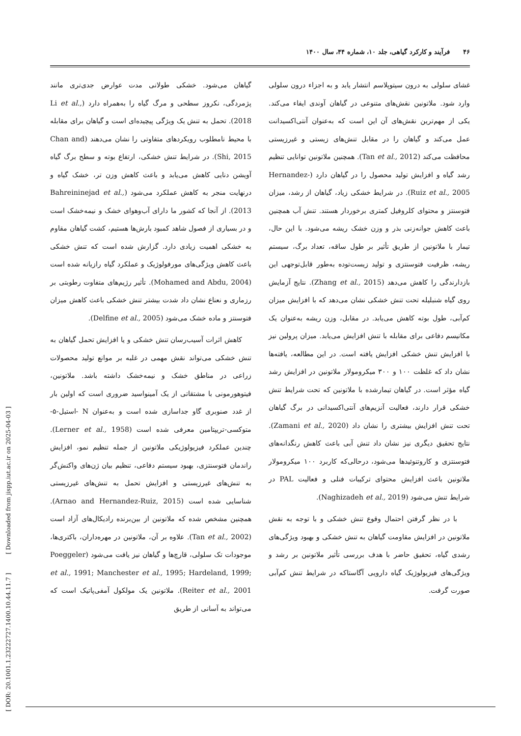۴۶ فرآیند و کارکرد گیاهی، جلد ۱۰، شماره ۴۴، سال ۱۴۰۰
گیاهان می‌شود. خشکی طولانی مدت عوارض جدی‌تری مانند پژمردگی، نکروز سطحی و مرگ گیاه را به‌همراه دارد (Li et al., 2018). تحمل به تنش یک ویژگی پیچیده‌ای است و گیاهان برای مقابله با محیط نامطلوب رویکردهای متفاوتی را نشان می‌دهند (Chan and Shi, 2015). در شرایط تنش خشکی، ارتفاع بوته و سطح برگ گیاه آویشن دنایی کاهش می‌یابد و باعث کاهش وزن تر، خشک گیاه و درنهایت منجر به کاهش عملکرد می‌شود (Bahreininejad et al., 2013). از آنجا که کشور ما دارای آب‌وهوای خشک و نیمه‌خشک است و در بسیاری از فصول شاهد کمبود بارش‌ها هستیم، کشت گیاهان مقاوم به خشکی اهمیت زیادی دارد. گزارش شده است که تنش خشکی باعث کاهش ویژگی‌های مورفولوژیک و عملکرد گیاه رازیانه شده است (Mohamed and Abdu, 2004). تأثیر رژیم‌های متفاوت رطوبتی بر رزماری و نعناع نشان داد شدت بیشتر تنش خشکی باعث کاهش میزان فتوسنتز و ماده خشک می‌شود (Delfine et al., 2005).
کاهش اثرات آسیب‌رسان تنش خشکی و یا افزایش تحمل گیاهان به تنش خشکی می‌تواند نقش مهمی در غلبه بر موانع تولید محصولات زراعی در مناطق خشک و نیمه‌خشک داشته باشد. ملاتونین، فیتوهورمونی با مشتقاتی از یک آمینواسید ضروری است که اولین بار از غدد صنوبری گاو جداسازی شده است و به‌عنوان N -استیل-۵-متوکسی-تریپتامین معرفی شده است (Lerner et al., 1958). چندین عملکرد فیزیولوژیکی ملاتونین از جمله تنظیم نمو، افزایش راندمان فتوسنتزی، بهبود سیستم دفاعی، تنظیم بیان ژن‌های واکنش‌گر به تنش‌های غیرزیستی و افزایش تحمل به تنش‌های غیرزیستی شناسایی شده است (Arnao and Hernandez-Ruiz, 2015). همچنین مشخص شده که ملاتونین از بین‌برنده رادیکال‌های آزاد است (Tan et al., 2002). علاوه بر آن، ملاتونین در مهره‌داران، باکتری‌ها، موجودات تک سلولی، قارچ‌ها و گیاهان نیز یافت می‌شود (Poeggeler et al., 1991; Manchester et al., 1995; Hardeland, 1999; Reiter et al., 2001). ملاتونین یک مولکول آمفی‌پاتیک است که می‌تواند به آسانی از طریق
غشای سلولی به درون سیتوپلاسم انتشار یابد و به اجزاء درون سلولی وارد شود. ملاتونین نقش‌های متنوعی در گیاهان آوندی ایفاء می‌کند. یکی از مهم‌ترین نقش‌های آن این است که به‌عنوان آنتی‌اکسیدانت عمل می‌کند و گیاهان را در مقابل تنش‌های زیستی و غیرزیستی محافظت می‌کند (Tan et al., 2012). همچنین ملاتونین توانایی تنظیم رشد گیاه و افزایش تولید محصول را در گیاهان دارد (Hernandez-Ruiz et al., 2005). در شرایط خشکی زیاد، گیاهان از رشد، میزان فتوسنتز و محتوای کلروفیل کمتری برخوردار هستند. تنش آب همچنین باعث کاهش جوانه‌زنی بذر و وزن خشک ریشه می‌شود. با این حال، تیمار با ملاتونین از طریق تأثیر بر طول ساقه، تعداد برگ، سیستم ریشه، ظرفیت فتوسنتزی و تولید زیست‌توده به‌طور قابل‌توجهی این بازدارندگی را کاهش می‌دهد (Zhang et al., 2015). نتایج آزمایش روی گیاه شنبلیله تحت تنش خشکی نشان می‌دهد که با افزایش میزان کم‌آبی، طول بوته کاهش می‌یابد. در مقابل، وزن ریشه به‌عنوان یک مکانیسم دفاعی برای مقابله با تنش افزایش می‌یابد. میزان پرولین نیز با افزایش تنش خشکی افزایش یافته است. در این مطالعه، یافته‌ها نشان داد که غلظت ۱۰۰ و ۳۰۰ میکرومولار ملاتونین در افزایش رشد گیاه مؤثر است. در گیاهان تیمارشده با ملاتونین که تحت شرایط تنش خشکی قرار دارند، فعالیت آنزیم‌های آنتی‌اکسیدانی در برگ گیاهان تحت تنش افزایش بیشتری را نشان داد (Zamani et al., 2020). نتایج تحقیق دیگری نیز نشان داد تنش آبی باعث کاهش رنگدانه‌های فتوسنتزی و کاروتنوئیدها می‌شود، درحالی‌که کاربرد ۱۰۰ میکرومولار ملاتونین باعث افزایش محتوای ترکیبات فنلی و فعالیت PAL در شرایط تنش می‌شود (Naghizadeh et al., 2019).
با در نظر گرفتن احتمال وقوع تنش خشکی و با توجه به نقش ملاتونین در افزایش مقاومت گیاهان به تنش خشکی و بهبود ویژگی‌های رشدی گیاه، تحقیق حاضر با هدف بررسی تأثیر ملاتونین بر رشد و ویژگی‌های فیزیولوژیک گیاه دارویی آگاستاکه در شرایط تنش کم‌آبی صورت گرفت.
[ DOR: 20.1001.1.23222727.1400.10.44.11.7 ] [ Downloaded from jispp.iut.ac.ir on 2025-04-03 ]